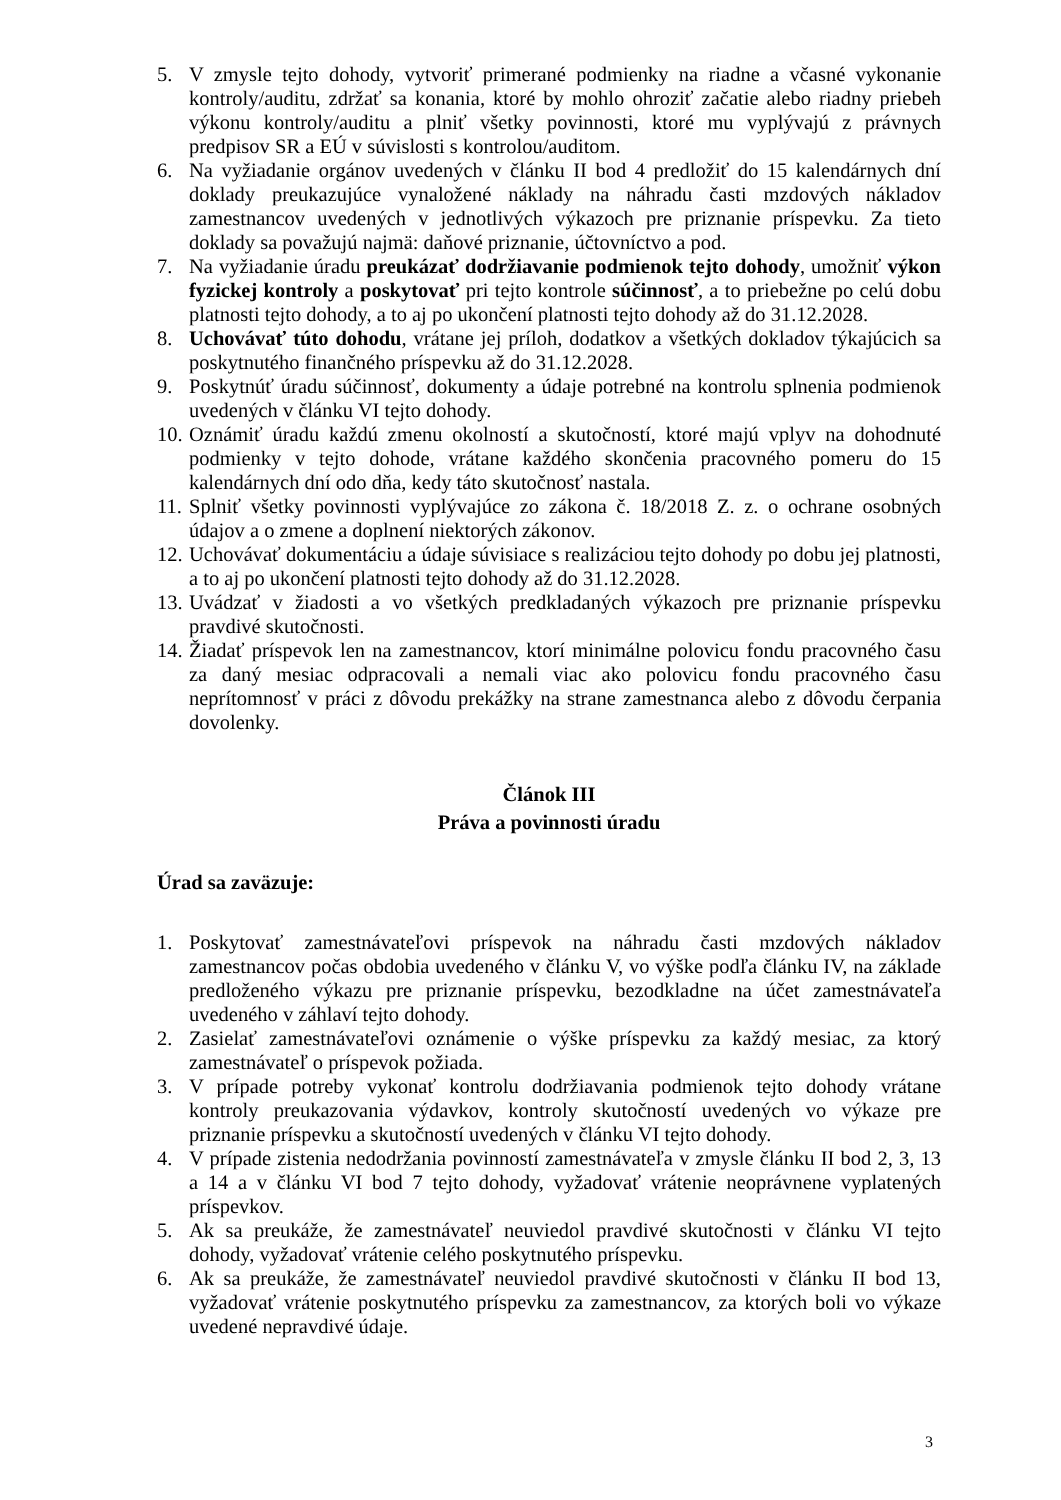5. V zmysle tejto dohody, vytvoriť primerané podmienky na riadne a včasné vykonanie kontroly/auditu, zdržať sa konania, ktoré by mohlo ohroziť začatie alebo riadny priebeh výkonu kontroly/auditu a plniť všetky povinnosti, ktoré mu vyplývajú z právnych predpisov SR a EÚ v súvislosti s kontrolou/auditom.
6. Na vyžiadanie orgánov uvedených v článku II bod 4 predložiť do 15 kalendárnych dní doklady preukazujúce vynaložené náklady na náhradu časti mzdových nákladov zamestnancov uvedených v jednotlivých výkazoch pre priznanie príspevku. Za tieto doklady sa považujú najmä: daňové priznanie, účtovníctvo a pod.
7. Na vyžiadanie úradu preukázať dodržiavanie podmienok tejto dohody, umožniť výkon fyzickej kontroly a poskytovať pri tejto kontrole súčinnosť, a to priebežne po celú dobu platnosti tejto dohody, a to aj po ukončení platnosti tejto dohody až do 31.12.2028.
8. Uchovávať túto dohodu, vrátane jej príloh, dodatkov a všetkých dokladov týkajúcich sa poskytnutého finančného príspevku až do 31.12.2028.
9. Poskytnúť úradu súčinnosť, dokumenty a údaje potrebné na kontrolu splnenia podmienok uvedených v článku VI tejto dohody.
10. Oznámiť úradu každú zmenu okolností a skutočností, ktoré majú vplyv na dohodnuté podmienky v tejto dohode, vrátane každého skončenia pracovného pomeru do 15 kalendárnych dní odo dňa, kedy táto skutočnosť nastala.
11. Splniť všetky povinnosti vyplývajúce zo zákona č. 18/2018 Z. z. o ochrane osobných údajov a o zmene a doplnení niektorých zákonov.
12. Uchovávať dokumentáciu a údaje súvisiace s realizáciou tejto dohody po dobu jej platnosti, a to aj po ukončení platnosti tejto dohody až do 31.12.2028.
13. Uvádzať v žiadosti a vo všetkých predkladaných výkazoch pre priznanie príspevku pravdivé skutočnosti.
14. Žiadať príspevok len na zamestnancov, ktorí minimálne polovicu fondu pracovného času za daný mesiac odpracovali a nemali viac ako polovicu fondu pracovného času neprítomnosť v práci z dôvodu prekážky na strane zamestnanca alebo z dôvodu čerpania dovolenky.
Článok III
Práva a povinnosti úradu
Úrad sa zaväzuje:
1. Poskytovať zamestnávateľovi príspevok na náhradu časti mzdových nákladov zamestnancov počas obdobia uvedeného v článku V, vo výške podľa článku IV, na základe predloženého výkazu pre priznanie príspevku, bezodkladne na účet zamestnávateľa uvedeného v záhlaví tejto dohody.
2. Zasielať zamestnávateľovi oznámenie o výške príspevku za každý mesiac, za ktorý zamestnávateľ o príspevok požiada.
3. V prípade potreby vykonať kontrolu dodržiavania podmienok tejto dohody vrátane kontroly preukazovania výdavkov, kontroly skutočností uvedených vo výkaze pre priznanie príspevku a skutočností uvedených v článku VI tejto dohody.
4. V prípade zistenia nedodržania povinností zamestnávateľa v zmysle článku II bod 2, 3, 13 a 14 a v článku VI bod 7 tejto dohody, vyžadovať vrátenie neoprávnene vyplatených príspevkov.
5. Ak sa preukáže, že zamestnávateľ neuviedol pravdivé skutočnosti v článku VI tejto dohody, vyžadovať vrátenie celého poskytnutého príspevku.
6. Ak sa preukáže, že zamestnávateľ neuviedol pravdivé skutočnosti v článku II bod 13, vyžadovať vrátenie poskytnutého príspevku za zamestnancov, za ktorých boli vo výkaze uvedené nepravdivé údaje.
3